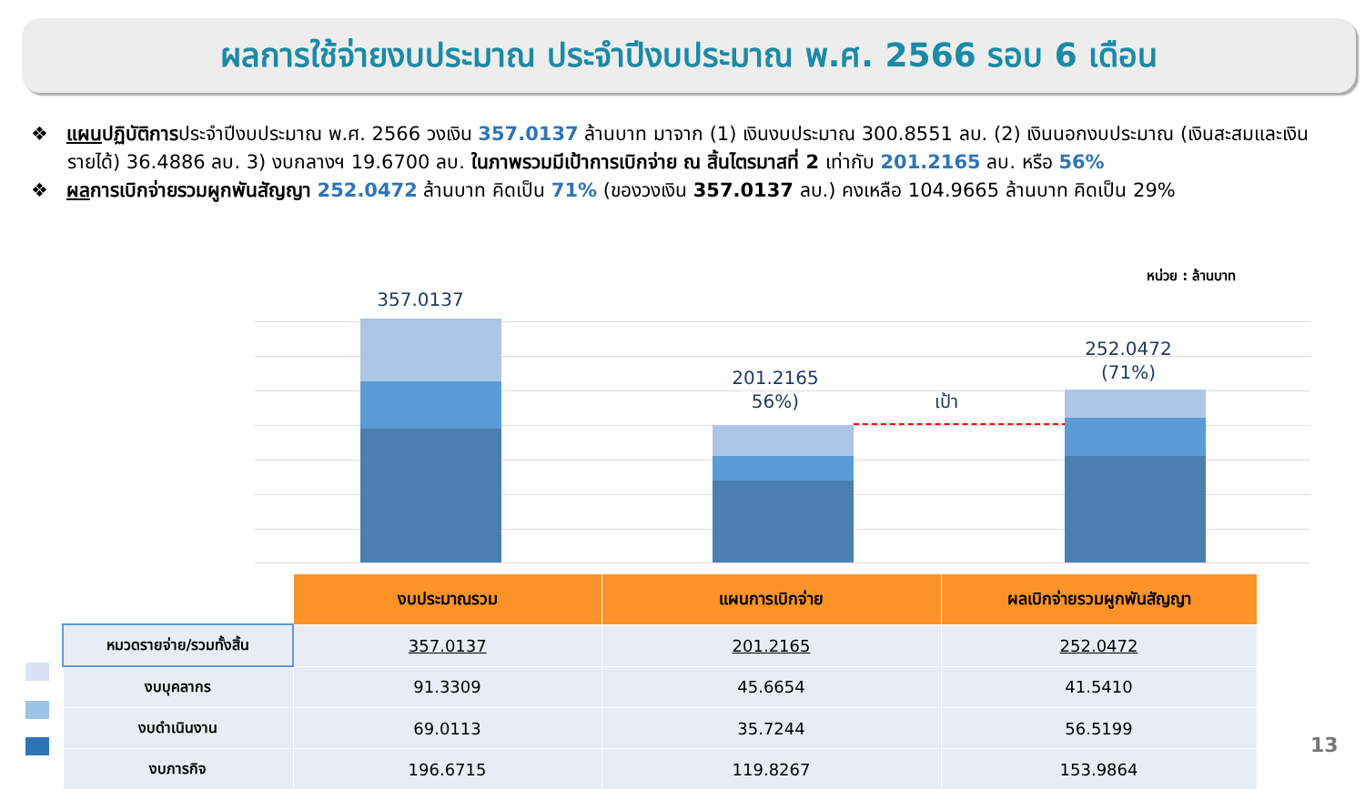ผลการใช้จ่ายงบประมาณ ประจำปีงบประมาณ พ.ศ. 2566 รอบ 6 เดือน
❖ แผนปฏิบัติการประจำปีงบประมาณ พ.ศ. 2566 วงเงิน 357.0137 ล้านบาท มาจาก (1) เงินงบประมาณ 300.8551 ลบ. (2) เงินนอกงบประมาณ (เงินสะสมและเงินรายได้) 36.4886 ลบ. 3) งบกลางฯ 19.6700 ลบ. ในภาพรวมมีเป้าการเบิกจ่าย ณ สิ้นไตรมาสที่ 2 เท่ากับ 201.2165 ลบ. หรือ 56%
❖ ผลการเบิกจ่ายรวมผูกพันสัญญา 252.0472 ล้านบาท คิดเป็น 71% (ของวงเงิน 357.0137 ลบ.) คงเหลือ 104.9665 ล้านบาท คิดเป็น 29%
หน่วย : ล้านบาท
357.0137
201.2165
56%)
เป้า
252.0472
(71%)
| | งบประมาณรวม | แผนการเบิกจ่าย | ผลเบิกจ่ายรวมผูกพันสัญญา |
| --- | --- | --- | --- |
| หมวดรายจ่าย/รวมทั้งสิ้น | 357.0137 | 201.2165 | 252.0472 |
| งบบุคลากร | 91.3309 | 45.6654 | 41.5410 |
| งบดำเนินงาน | 69.0113 | 35.7244 | 56.5199 |
| งบภารกิจ | 196.6715 | 119.8267 | 153.9864 |
13